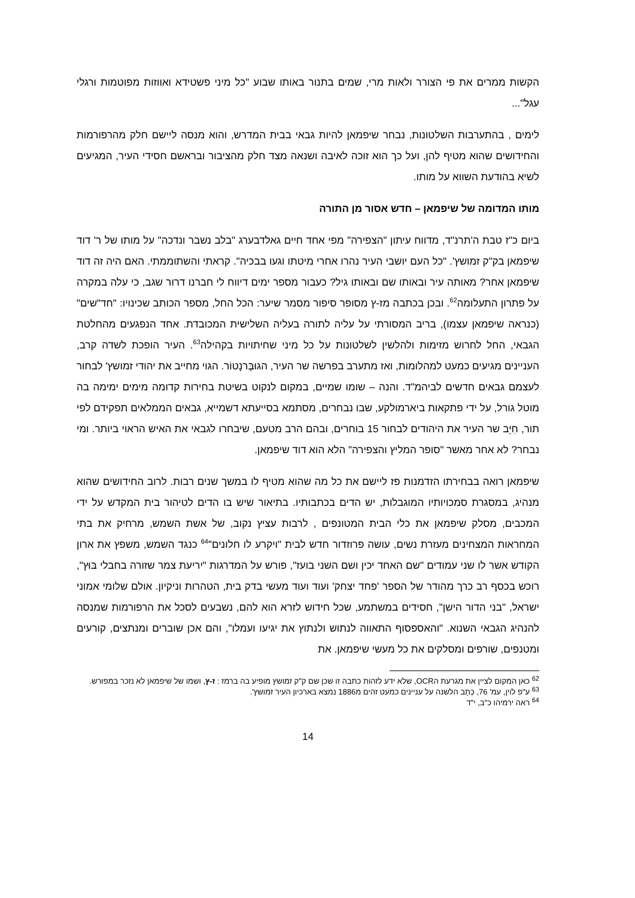הקשות ממרים את פי הצורר ולאות מרי, שמים בתנור באותו שבוע "כל מיני פשטידא ואווזות מפוטמות ורגלי עגל"...
לימים , בהתערבות השלטונות, נבחר שיפמאן להיות גבאי בבית המדרש, והוא מנסה ליישם חלק מהרפורמות והחידושים שהוא מטיף להן, ועל כך הוא זוכה לאיבה ושנאה מצד חלק מהציבור ובראשם חסידי העיר, המגיעים לשיא בהודעת השווא על מותו.
מותו המדומה של שיפמאן – חדש אסור מן התורה
ביום כ"ז טבת ה'תרנ"ד, מדווח עיתון "הצפירה" מפי אחד חיים גאלדבערג "בלב נשבר ונדכה" על מותו של ר' דוד שיפמאן בק"ק זמושץ'. "כל העם יושבי העיר נהרו אחרי מיטתו וגעו בבכיה". קראתי והשתוממתי. האם היה זה דוד שיפמאן אחר? מאותה עיר ובאותו שם ובאותו גיל? כעבור מספר ימים דיווח לי חברנו דרור שגב, כי עלה במקרה על פתרון התעלומה<sup>62</sup>. ובכן בכתבה מז-ץ מסופר סיפור מסמר שיער: הכל החל, מספר הכותב שכינויו: "חד"שים" (כנראה שיפמאן עצמו), בריב המסורתי על עליה לתורה בעליה השלישית המכובדת. אחד הנפגעים מהחלטת הגבאי, החל לחרוש מזימות ולהלשין לשלטונות על כל מיני שחיתויות בקהילה<sup>63</sup>. העיר הופכת לשדה קרב, העניינים מגיעים כמעט למהלומות, ואז מתערב בפרשה שר העיר, הגוּבֶּרנָטוֹר. הגוי מחייב את יהודי זמושץ' לבחור לעצמם גבאים חדשים לביהמ"ד. והנה – שומו שמיים, במקום לנקוט בשיטת בחירות קדומה מימים ימימה בה מוטל גורל, על ידי פתקאות ביארמולקע, שבו נבחרים, מסתמא בסייעתא דשמייא, גבאים הממלאים תפקידם לפי תור, חִיֵב שר העיר את היהודים לבחור 15 בוחרים, ובהם הרב מטעם, שיבחרו לגבאי את האיש הראוי ביותר. ומי נבחר? לא אחר מאשר "סופר המליץ והצפירה" הלא הוא דוד שיפמאן.
שיפמאן רואה בבחירתו הזדמנות פז ליישם את כל מה שהוא מטיף לו במשך שנים רבות. לרוב החידושים שהוא מנהיג, במסגרת סמכויותיו המוגבלות, יש הדים בכתבותיו. בתיאור שיש בו הדים לטיהור בית המקדש על ידי המכבים, מסלק שיפמאן את כלי הבית המטונפים , לרבות עציץ נקוב, של אשת השמש, מרחיק את בתי המחראות המצחינים מעזרת נשים, עושה פרוזדור חדש לבית "ויקרע לו חלונים"<sup>64</sup> כנגד השמש, משפץ את ארון הקודש אשר לו שני עמודים "שם האחד יכין ושם השני בועז", פורש על המדרגות "יריעת צמר שזורה בחבלי בּוּץ", רוכש בכסף רב כרך מהודר של הספר 'פחד יצחק' ועוד ועוד מעשי בדק בית, הטהרות וניקיון. אולם שלומי אמוני ישראל, "בני הדור הישן", חסידים במשתמע, שכל חידוש לזרא הוא להם, נשבעים לסכל את הרפורמות שמנסה להנהיג הגבאי השנוא. "והאספסוף התאווה לנתוש ולנתוץ את יגיעו ועמלו", והם אכן שוברים ומנתצים, קורעים ומטנפים, שורפים ומסלקים את כל מעשי שיפמאן. את
<sup>62</sup> כאן המקום לציין את מגרעת הOCR, שלא ידע לזהות כתבה זו שכן שם ק"ק זמושץ מופיע בה ברמז : ז-ץ, ושמו של שיפמאן לא נזכר במפורש.
<sup>63</sup> ע"פ לוין, עמ' 76, כְּתָב הלשנה על עניינים כמעט זהים מ1886 נמצא בארכיון העיר זמושץ'.
<sup>64</sup> ראה ירמיהו כ"ב, י"ד
14